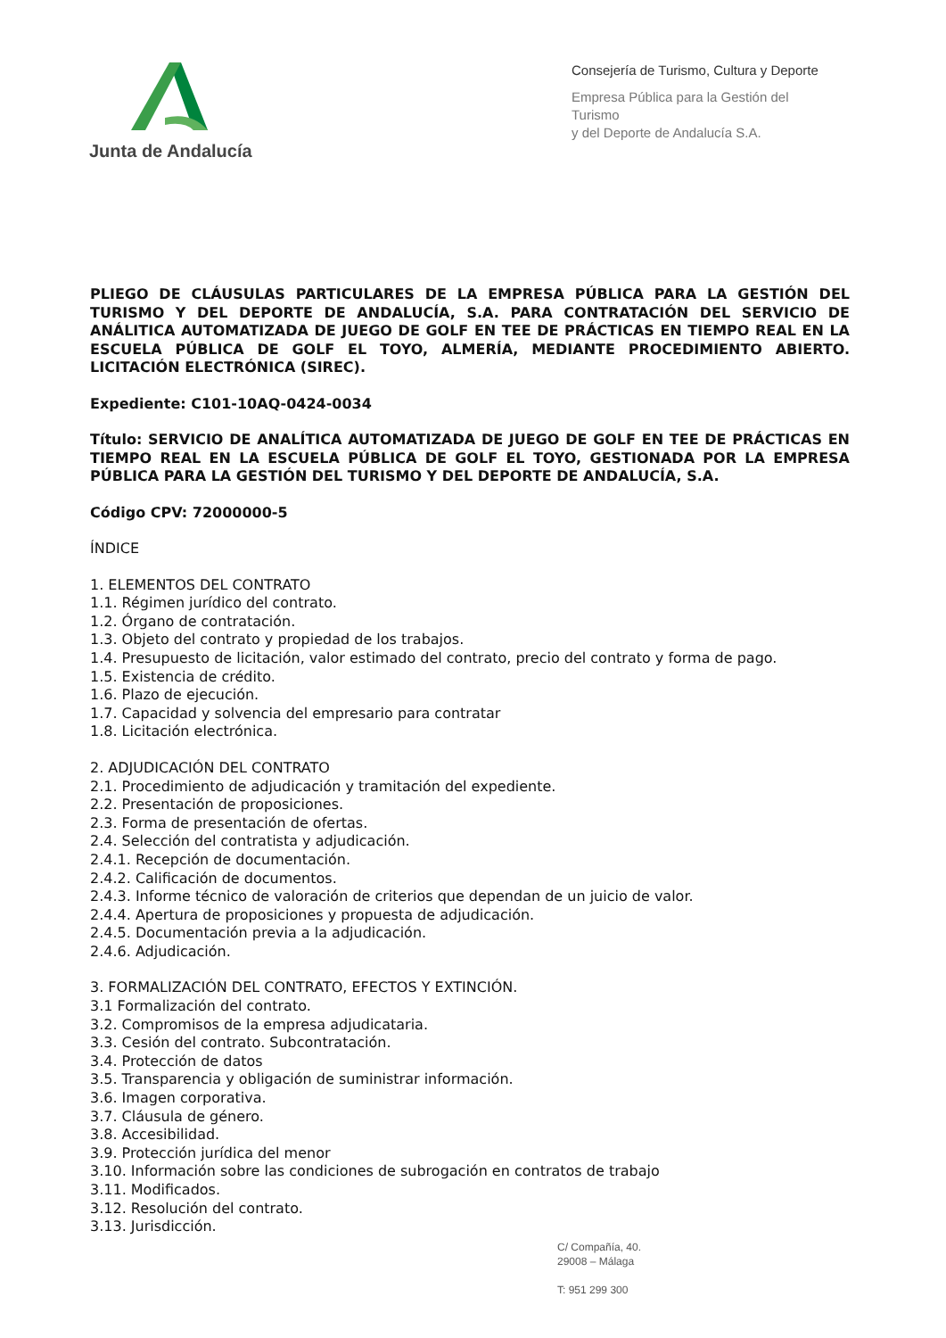Junta de Andalucía
Consejería de Turismo, Cultura y Deporte
Empresa Pública para la Gestión del Turismo
y del Deporte de Andalucía S.A.
PLIEGO DE CLÁUSULAS PARTICULARES DE LA EMPRESA PÚBLICA PARA LA GESTIÓN DEL TURISMO Y DEL DEPORTE DE ANDALUCÍA, S.A. PARA CONTRATACIÓN DEL SERVICIO DE ANÁLITICA AUTOMATIZADA DE JUEGO DE GOLF EN TEE DE PRÁCTICAS EN TIEMPO REAL EN LA ESCUELA PÚBLICA DE GOLF EL TOYO, ALMERÍA, MEDIANTE PROCEDIMIENTO ABIERTO. LICITACIÓN ELECTRÓNICA (SIREC).
Expediente: C101-10AQ-0424-0034
Título: SERVICIO DE ANALÍTICA AUTOMATIZADA DE JUEGO DE GOLF EN TEE DE PRÁCTICAS EN TIEMPO REAL EN LA ESCUELA PÚBLICA DE GOLF EL TOYO, GESTIONADA POR LA EMPRESA PÚBLICA PARA LA GESTIÓN DEL TURISMO Y DEL DEPORTE DE ANDALUCÍA, S.A.
Código CPV: 72000000-5
ÍNDICE
1. ELEMENTOS DEL CONTRATO
1.1. Régimen jurídico del contrato.
1.2. Órgano de contratación.
1.3. Objeto del contrato y propiedad de los trabajos.
1.4. Presupuesto de licitación, valor estimado del contrato, precio del contrato y forma de pago.
1.5. Existencia de crédito.
1.6. Plazo de ejecución.
1.7. Capacidad y solvencia del empresario para contratar
1.8. Licitación electrónica.
2. ADJUDICACIÓN DEL CONTRATO
2.1. Procedimiento de adjudicación y tramitación del expediente.
2.2. Presentación de proposiciones.
2.3. Forma de presentación de ofertas.
2.4. Selección del contratista y adjudicación.
2.4.1. Recepción de documentación.
2.4.2. Calificación de documentos.
2.4.3. Informe técnico de valoración de criterios que dependan de un juicio de valor.
2.4.4. Apertura de proposiciones y propuesta de adjudicación.
2.4.5. Documentación previa a la adjudicación.
2.4.6. Adjudicación.
3. FORMALIZACIÓN DEL CONTRATO, EFECTOS Y EXTINCIÓN.
3.1 Formalización del contrato.
3.2. Compromisos de la empresa adjudicataria.
3.3. Cesión del contrato. Subcontratación.
3.4. Protección de datos
3.5. Transparencia y obligación de suministrar información.
3.6. Imagen corporativa.
3.7. Cláusula de género.
3.8. Accesibilidad.
3.9. Protección jurídica del menor
3.10. Información sobre las condiciones de subrogación en contratos de trabajo
3.11. Modificados.
3.12. Resolución del contrato.
3.13. Jurisdicción.
C/ Compañía, 40.
29008 – Málaga
T: 951 299 300